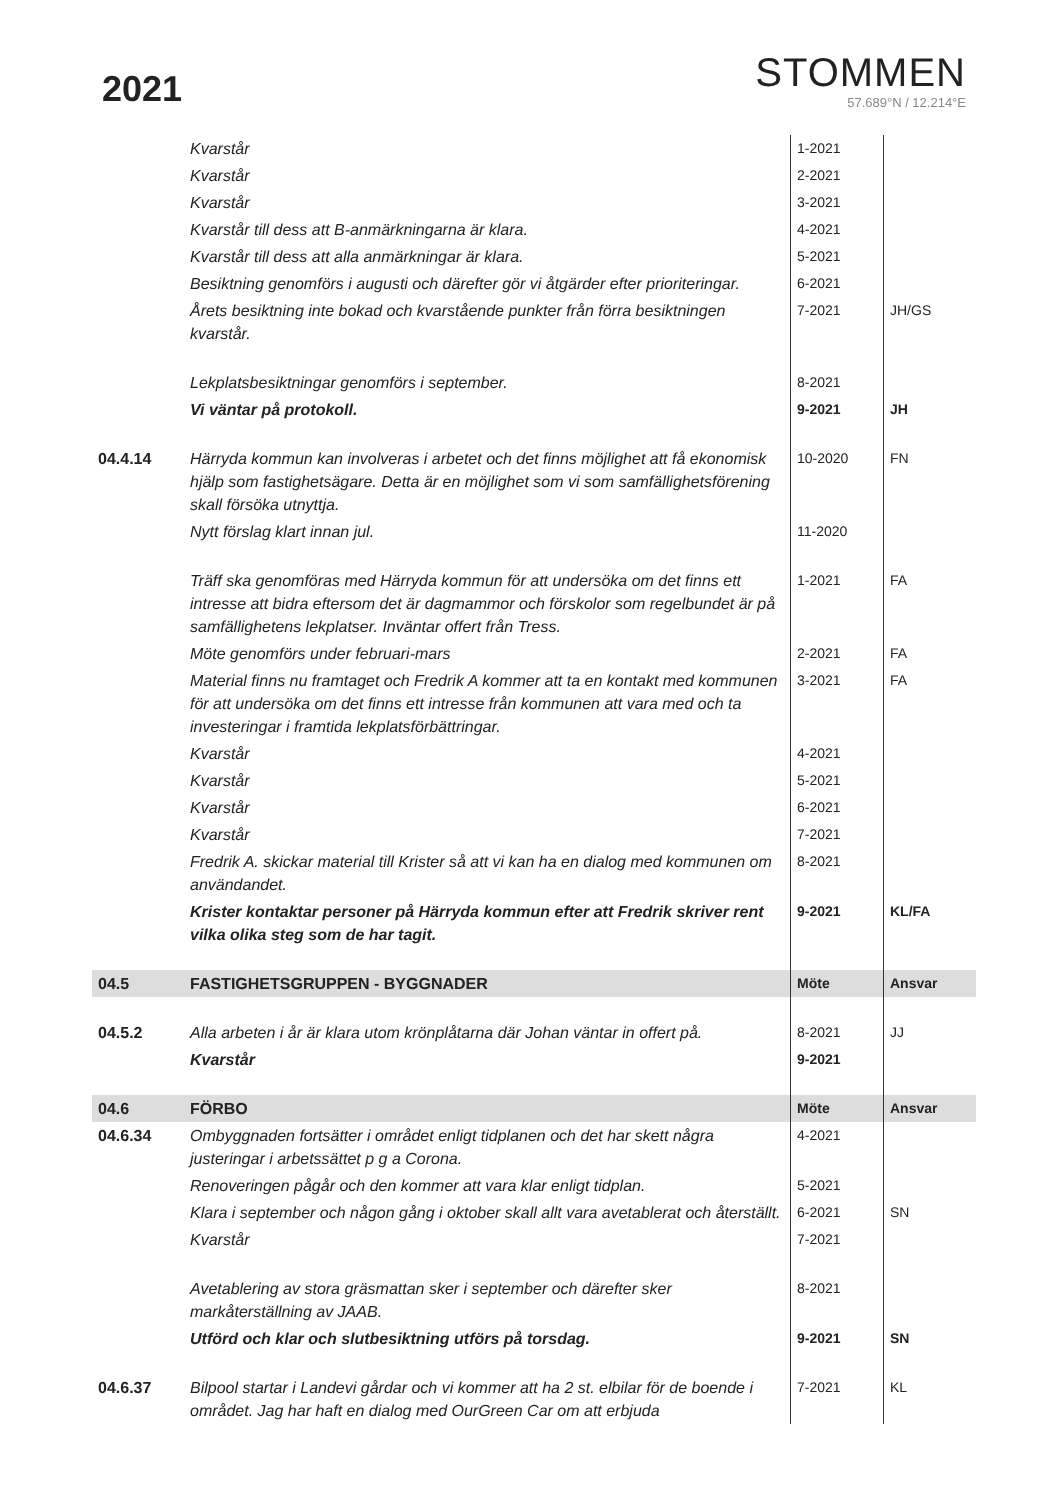2021
STOMMEN
57.689°N / 12.214°E
| | Kvarstår | 1-2021 | |
| | Kvarstår | 2-2021 | |
| | Kvarstår | 3-2021 | |
| | Kvarstår till dess att B-anmärkningarna är klara. | 4-2021 | |
| | Kvarstår till dess att alla anmärkningar är klara. | 5-2021 | |
| | Besiktning genomförs i augusti och därefter gör vi åtgärder efter prioriteringar. | 6-2021 | |
| | Årets besiktning inte bokad och kvarstående punkter från förra besiktningen kvarstår. | 7-2021 | JH/GS |
| | Lekplatsbesiktningar genomförs i september. | 8-2021 | |
| | Vi väntar på protokoll. | 9-2021 | JH |
| 04.4.14 | Härryda kommun kan involveras i arbetet och det finns möjlighet att få ekonomisk hjälp som fastighetsägare. Detta är en möjlighet som vi som samfällighetsförening skall försöka utnyttja. | 10-2020 | FN |
| | Nytt förslag klart innan jul. | 11-2020 | |
| | Träff ska genomföras med Härryda kommun för att undersöka om det finns ett intresse att bidra eftersom det är dagmammor och förskolor som regelbundet är på samfällighetens lekplatser. Inväntar offert från Tress. | 1-2021 | FA |
| | Möte genomförs under februari-mars | 2-2021 | FA |
| | Material finns nu framtaget och Fredrik A kommer att ta en kontakt med kommunen för att undersöka om det finns ett intresse från kommunen att vara med och ta investeringar i framtida lekplatsförbättringar. | 3-2021 | FA |
| | Kvarstår | 4-2021 | |
| | Kvarstår | 5-2021 | |
| | Kvarstår | 6-2021 | |
| | Kvarstår | 7-2021 | |
| | Fredrik A. skickar material till Krister så att vi kan ha en dialog med kommunen om användandet. | 8-2021 | |
| | Krister kontaktar personer på Härryda kommun efter att Fredrik skriver rent vilka olika steg som de har tagit. | 9-2021 | KL/FA |
| 04.5 | FASTIGHETSGRUPPEN - BYGGNADER | Möte | Ansvar |
| 04.5.2 | Alla arbeten i år är klara utom krönplåtarna där Johan väntar in offert på. | 8-2021 | JJ |
| | Kvarstår | 9-2021 | |
| 04.6 | FÖRBO | Möte | Ansvar |
| 04.6.34 | Ombyggnaden fortsätter i området enligt tidplanen och det har skett några justeringar i arbetssättet p g a Corona. | 4-2021 | |
| | Renoveringen pågår och den kommer att vara klar enligt tidplan. | 5-2021 | |
| | Klara i september och någon gång i oktober skall allt vara avetablerat och återställt. | 6-2021 | SN |
| | Kvarstår | 7-2021 | |
| | Avetablering av stora gräsmattan sker i september och därefter sker markåterställning av JAAB. | 8-2021 | |
| | Utförd och klar och slutbesiktning utförs på torsdag. | 9-2021 | SN |
| 04.6.37 | Bilpool startar i Landevi gårdar och vi kommer att ha 2 st. elbilar för de boende i området. Jag har haft en dialog med OurGreen Car om att erbjuda | 7-2021 | KL |